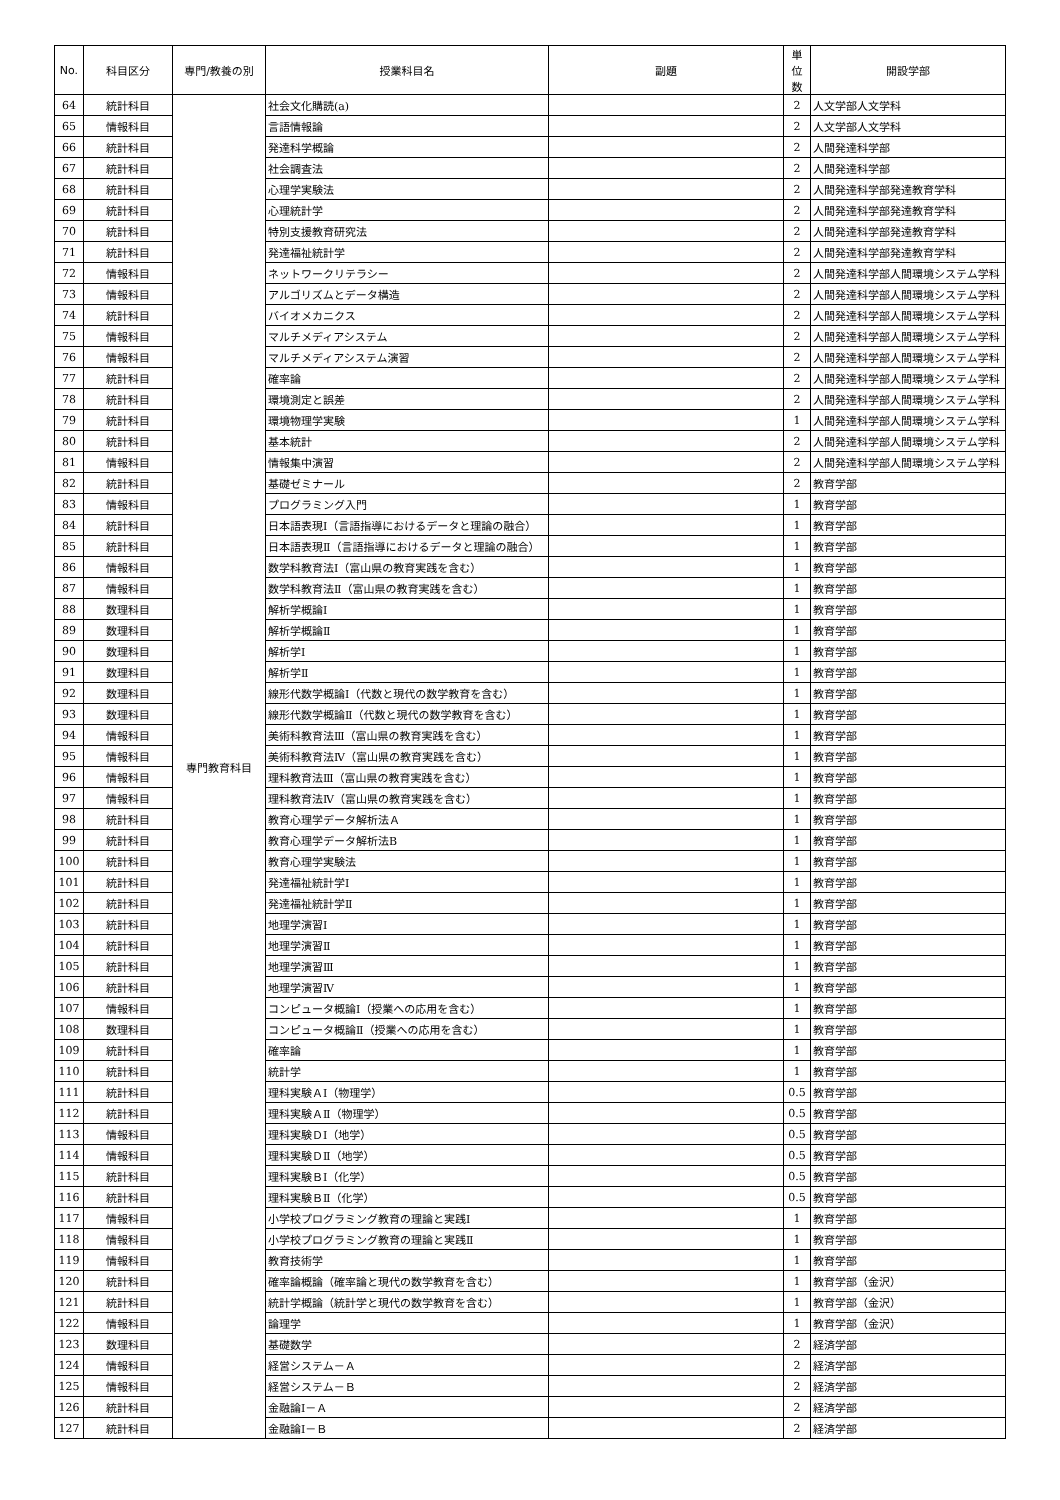| No. | 科目区分 | 専門/教養の別 | 授業科目名 | 副題 | 単 位 数 | 開設学部 |
| --- | --- | --- | --- | --- | --- | --- |
| 64 | 統計科目 | 専門教育科目 | 社会文化購読(a) | | 2 | 人文学部人文学科 |
| 65 | 情報科目 | | 言語情報論 | | 2 | 人文学部人文学科 |
| 66 | 統計科目 | | 発達科学概論 | | 2 | 人間発達科学部 |
| 67 | 統計科目 | | 社会調査法 | | 2 | 人間発達科学部 |
| 68 | 統計科目 | | 心理学実験法 | | 2 | 人間発達科学部発達教育学科 |
| 69 | 統計科目 | | 心理統計学 | | 2 | 人間発達科学部発達教育学科 |
| 70 | 統計科目 | | 特別支援教育研究法 | | 2 | 人間発達科学部発達教育学科 |
| 71 | 統計科目 | | 発達福祉統計学 | | 2 | 人間発達科学部発達教育学科 |
| 72 | 情報科目 | | ネットワークリテラシー | | 2 | 人間発達科学部人間環境システム学科 |
| 73 | 情報科目 | | アルゴリズムとデータ構造 | | 2 | 人間発達科学部人間環境システム学科 |
| 74 | 統計科目 | | バイオメカニクス | | 2 | 人間発達科学部人間環境システム学科 |
| 75 | 情報科目 | | マルチメディアシステム | | 2 | 人間発達科学部人間環境システム学科 |
| 76 | 情報科目 | | マルチメディアシステム演習 | | 2 | 人間発達科学部人間環境システム学科 |
| 77 | 統計科目 | | 確率論 | | 2 | 人間発達科学部人間環境システム学科 |
| 78 | 統計科目 | | 環境測定と誤差 | | 2 | 人間発達科学部人間環境システム学科 |
| 79 | 統計科目 | | 環境物理学実験 | | 1 | 人間発達科学部人間環境システム学科 |
| 80 | 統計科目 | | 基本統計 | | 2 | 人間発達科学部人間環境システム学科 |
| 81 | 情報科目 | | 情報集中演習 | | 2 | 人間発達科学部人間環境システム学科 |
| 82 | 統計科目 | | 基礎ゼミナール | | 2 | 教育学部 |
| 83 | 情報科目 | | プログラミング入門 | | 1 | 教育学部 |
| 84 | 統計科目 | | 日本語表現Ⅰ（言語指導におけるデータと理論の融合） | | 1 | 教育学部 |
| 85 | 統計科目 | | 日本語表現Ⅱ（言語指導におけるデータと理論の融合） | | 1 | 教育学部 |
| 86 | 情報科目 | | 数学科教育法Ⅰ（富山県の教育実践を含む） | | 1 | 教育学部 |
| 87 | 情報科目 | | 数学科教育法Ⅱ（富山県の教育実践を含む） | | 1 | 教育学部 |
| 88 | 数理科目 | | 解析学概論Ⅰ | | 1 | 教育学部 |
| 89 | 数理科目 | | 解析学概論Ⅱ | | 1 | 教育学部 |
| 90 | 数理科目 | | 解析学Ⅰ | | 1 | 教育学部 |
| 91 | 数理科目 | | 解析学Ⅱ | | 1 | 教育学部 |
| 92 | 数理科目 | | 線形代数学概論Ⅰ（代数と現代の数学教育を含む） | | 1 | 教育学部 |
| 93 | 数理科目 | | 線形代数学概論Ⅱ（代数と現代の数学教育を含む） | | 1 | 教育学部 |
| 94 | 情報科目 | | 美術科教育法Ⅲ（富山県の教育実践を含む） | | 1 | 教育学部 |
| 95 | 情報科目 | | 美術科教育法Ⅳ（富山県の教育実践を含む） | | 1 | 教育学部 |
| 96 | 情報科目 | | 理科教育法Ⅲ（富山県の教育実践を含む） | | 1 | 教育学部 |
| 97 | 情報科目 | | 理科教育法Ⅳ（富山県の教育実践を含む） | | 1 | 教育学部 |
| 98 | 統計科目 | | 教育心理学データ解析法Ａ | | 1 | 教育学部 |
| 99 | 統計科目 | | 教育心理学データ解析法B | | 1 | 教育学部 |
| 100 | 統計科目 | | 教育心理学実験法 | | 1 | 教育学部 |
| 101 | 統計科目 | | 発達福祉統計学Ⅰ | | 1 | 教育学部 |
| 102 | 統計科目 | | 発達福祉統計学Ⅱ | | 1 | 教育学部 |
| 103 | 統計科目 | | 地理学演習Ⅰ | | 1 | 教育学部 |
| 104 | 統計科目 | | 地理学演習Ⅱ | | 1 | 教育学部 |
| 105 | 統計科目 | | 地理学演習Ⅲ | | 1 | 教育学部 |
| 106 | 統計科目 | | 地理学演習Ⅳ | | 1 | 教育学部 |
| 107 | 情報科目 | | コンピュータ概論Ⅰ（授業への応用を含む） | | 1 | 教育学部 |
| 108 | 数理科目 | | コンピュータ概論Ⅱ（授業への応用を含む） | | 1 | 教育学部 |
| 109 | 統計科目 | | 確率論 | | 1 | 教育学部 |
| 110 | 統計科目 | | 統計学 | | 1 | 教育学部 |
| 111 | 統計科目 | | 理科実験ＡⅠ（物理学） | | 0.5 | 教育学部 |
| 112 | 統計科目 | | 理科実験ＡⅡ（物理学） | | 0.5 | 教育学部 |
| 113 | 情報科目 | | 理科実験ＤⅠ（地学） | | 0.5 | 教育学部 |
| 114 | 情報科目 | | 理科実験ＤⅡ（地学） | | 0.5 | 教育学部 |
| 115 | 統計科目 | | 理科実験ＢⅠ（化学） | | 0.5 | 教育学部 |
| 116 | 統計科目 | | 理科実験ＢⅡ（化学） | | 0.5 | 教育学部 |
| 117 | 情報科目 | | 小学校プログラミング教育の理論と実践Ⅰ | | 1 | 教育学部 |
| 118 | 情報科目 | | 小学校プログラミング教育の理論と実践Ⅱ | | 1 | 教育学部 |
| 119 | 情報科目 | | 教育技術学 | | 1 | 教育学部 |
| 120 | 統計科目 | | 確率論概論（確率論と現代の数学教育を含む） | | 1 | 教育学部（金沢） |
| 121 | 統計科目 | | 統計学概論（統計学と現代の数学教育を含む） | | 1 | 教育学部（金沢） |
| 122 | 情報科目 | | 論理学 | | 1 | 教育学部（金沢） |
| 123 | 数理科目 | | 基礎数学 | | 2 | 経済学部 |
| 124 | 情報科目 | | 経営システム－Ａ | | 2 | 経済学部 |
| 125 | 情報科目 | | 経営システム－Ｂ | | 2 | 経済学部 |
| 126 | 統計科目 | | 金融論Ⅰ－Ａ | | 2 | 経済学部 |
| 127 | 統計科目 | | 金融論Ⅰ－Ｂ | | 2 | 経済学部 |